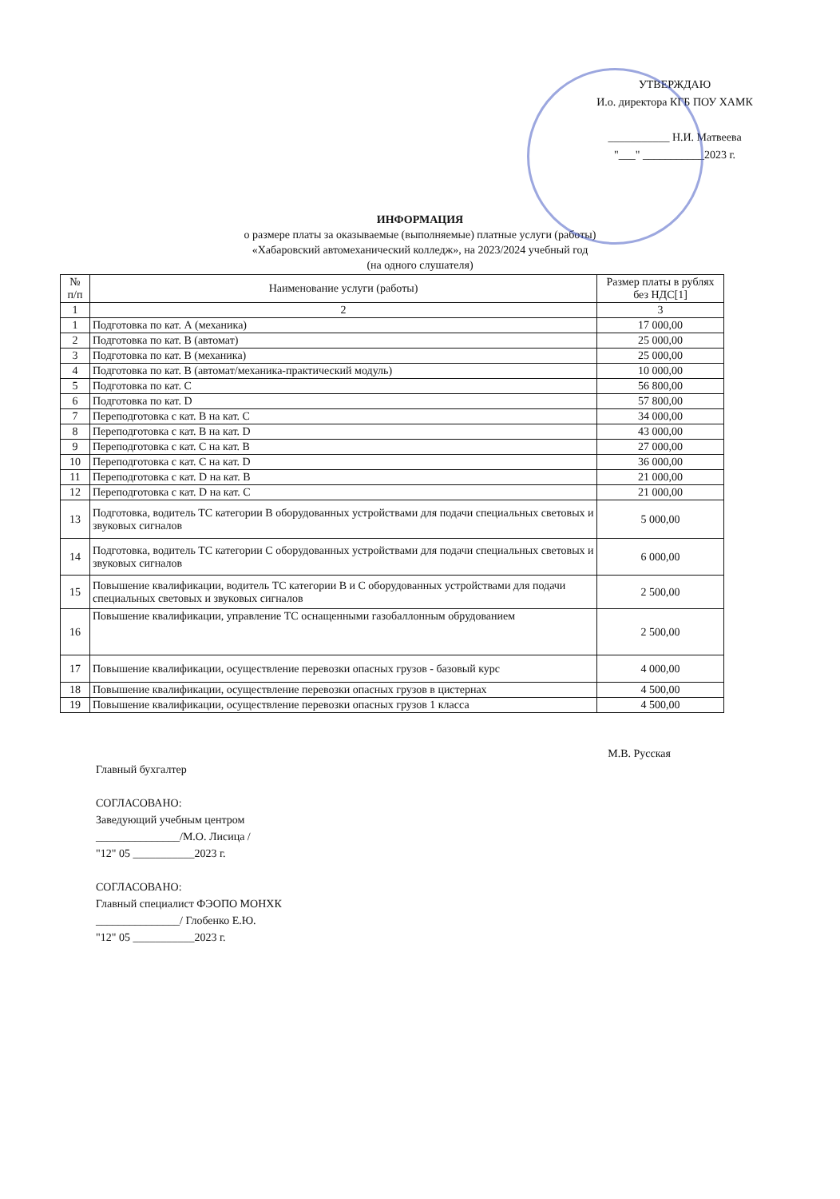УТВЕРЖДАЮ
И.о. директора КГБ ПОУ ХАМК
___________ Н.И. Матвеева
"___" ___________2023 г.
ИНФОРМАЦИЯ
о размере платы за оказываемые (выполняемые) платные услуги (работы)
«Хабаровский автомеханический колледж», на 2023/2024 учебный год
(на одного слушателя)
| № п/п | Наименование услуги (работы) | Размер платы в рублях без НДС[1] |
| --- | --- | --- |
| 1 | 2 | 3 |
| 1 | Подготовка по кат. А (механика) | 17 000,00 |
| 2 | Подготовка по кат. В (автомат) | 25 000,00 |
| 3 | Подготовка по кат. В (механика) | 25 000,00 |
| 4 | Подготовка по кат. В (автомат/механика-практический модуль) | 10 000,00 |
| 5 | Подготовка по кат. С | 56 800,00 |
| 6 | Подготовка по кат. D | 57 800,00 |
| 7 | Переподготовка с кат. В на кат. С | 34 000,00 |
| 8 | Переподготовка с кат. В на кат. D | 43 000,00 |
| 9 | Переподготовка с кат. С на кат. В | 27 000,00 |
| 10 | Переподготовка с кат. С на кат. D | 36 000,00 |
| 11 | Переподготовка с кат. D на кат. В | 21 000,00 |
| 12 | Переподготовка с кат. D на кат. С | 21 000,00 |
| 13 | Подготовка, водитель ТС категории В оборудованных устройствами для подачи специальных световых и звуковых сигналов | 5 000,00 |
| 14 | Подготовка, водитель ТС категории С оборудованных устройствами для подачи специальных световых и звуковых сигналов | 6 000,00 |
| 15 | Повышение квалификации, водитель ТС категории В и С оборудованных устройствами для подачи специальных световых и звуковых сигналов | 2 500,00 |
| 16 | Повышение квалификации, управление ТС оснащенными газобаллонным обрудованием | 2 500,00 |
| 17 | Повышение квалификации, осуществление перевозки опасных грузов - базовый курс | 4 000,00 |
| 18 | Повышение квалификации, осуществление перевозки опасных грузов в цистернах | 4 500,00 |
| 19 | Повышение квалификации, осуществление перевозки опасных грузов 1 класса | 4 500,00 |
Главный бухгалтер М.В. Русская
СОГЛАСОВАНО:
Заведующий учебным центром
_______________/М.О. Лисица /
"12" 05 ___________2023 г.
СОГЛАСОВАНО:
Главный специалист ФЭОПО МОНХК
_______________/ Глобенко Е.Ю.
"12" 05 ___________2023 г.